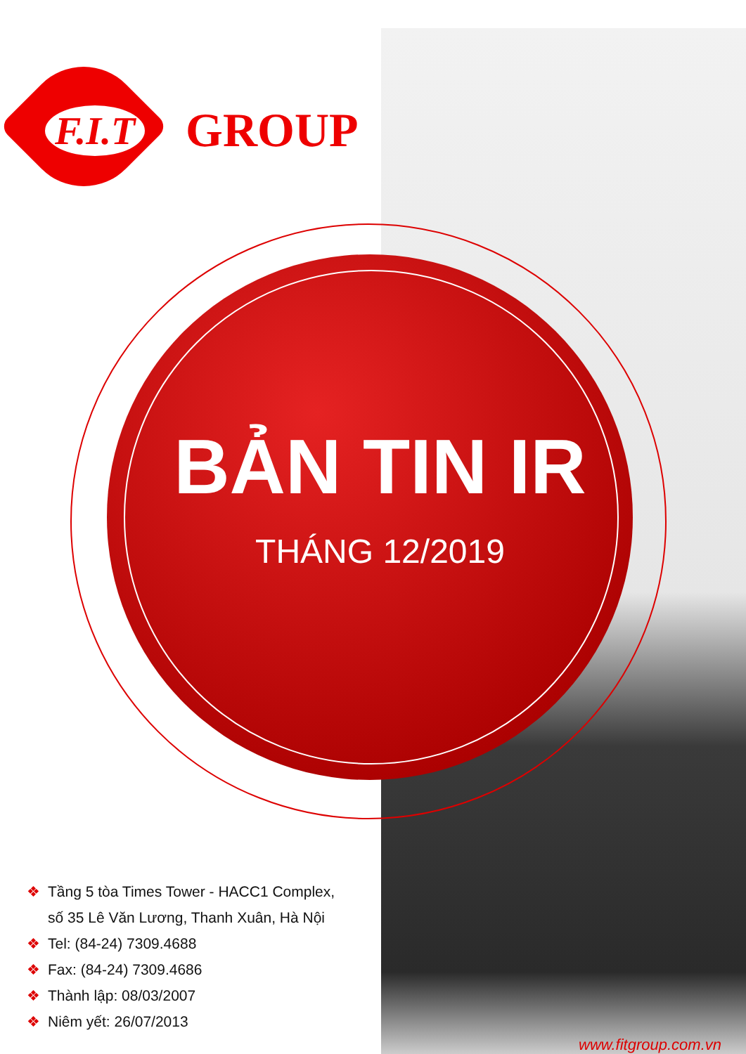F.I.T
GROUP
BẢN TIN IR
THÁNG 12/2019
❖ Tầng 5 tòa Times Tower - HACC1 Complex,
số 35 Lê Văn Lương, Thanh Xuân, Hà Nội
❖ Tel: (84-24) 7309.4688
❖ Fax: (84-24) 7309.4686
❖ Thành lập: 08/03/2007
❖ Niêm yết: 26/07/2013
www.fitgroup.com.vn